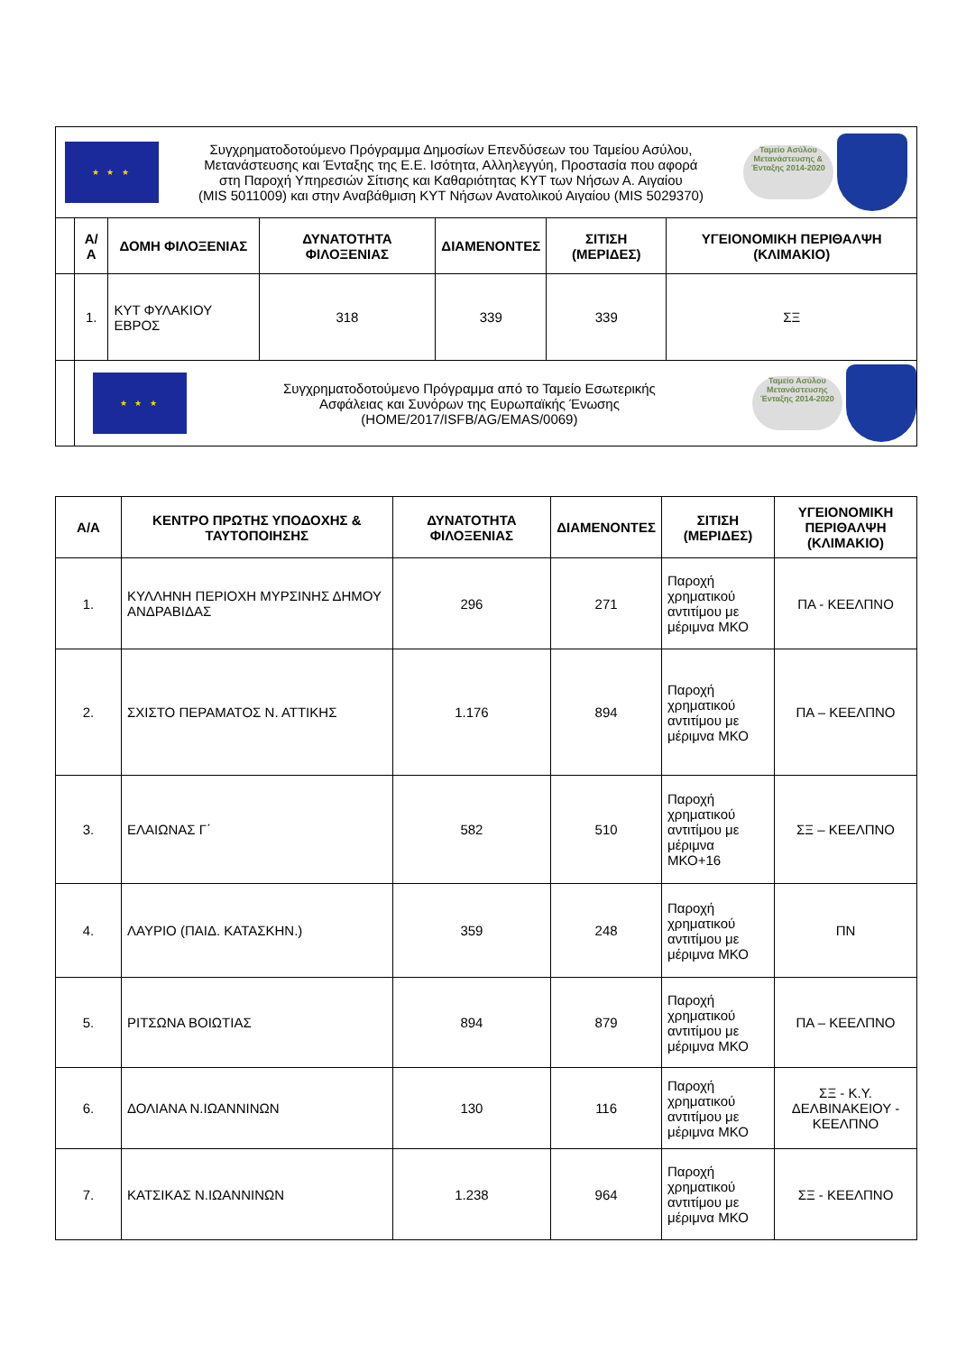| ★ ★ ★ Συγχρηματοδοτούμενο Πρόγραμμα Δημοσίων Επενδύσεων του Ταμείου Ασύλου, Μετανάστευσης και Ένταξης της Ε.Ε. Ισότητα, Αλληλεγγύη, Προστασία που αφορά στη Παροχή Υπηρεσιών Σίτισης και Καθαριότητας ΚΥΤ των Νήσων Α. Αιγαίου (MIS 5011009) και στην Αναβάθμιση ΚΥΤ Νήσων Ανατολικού Αιγαίου (MIS 5029370) Ταμείο Ασύλου Μετανάστευσης & Ένταξης 2014-2020 | | | | | | |
| | Α/Α | ΔΟΜΗ ΦΙΛΟΞΕΝΙΑΣ | ΔΥΝΑΤΟΤΗΤΑ ΦΙΛΟΞΕΝΙΑΣ | ΔΙΑΜΕΝΟΝΤΕΣ | ΣΙΤΙΣΗ (ΜΕΡΙΔΕΣ) | ΥΓΕΙΟΝΟΜΙΚΗ ΠΕΡΙΘΑΛΨΗ (ΚΛΙΜΑΚΙΟ) |
| | 1. | ΚΥΤ ΦΥΛΑΚΙΟΥ ΕΒΡΟΣ | 318 | 339 | 339 | ΣΞ |
| | ★ ★ ★ Συγχρηματοδοτούμενο Πρόγραμμα από το Ταμείο Εσωτερικής Ασφάλειας και Συνόρων της Ευρωπαϊκής Ένωσης (HOME/2017/ISFB/AG/EMAS/0069) Ταμείο Ασύλου Μετανάστευσης Ένταξης 2014-2020 | | | | | |
| Α/Α | ΚΕΝΤΡΟ ΠΡΩΤΗΣ ΥΠΟΔΟΧΗΣ & ΤΑΥΤΟΠΟΙΗΣΗΣ | ΔΥΝΑΤΟΤΗΤΑ ΦΙΛΟΞΕΝΙΑΣ | ΔΙΑΜΕΝΟΝΤΕΣ | ΣΙΤΙΣΗ (ΜΕΡΙΔΕΣ) | ΥΓΕΙΟΝΟΜΙΚΗ ΠΕΡΙΘΑΛΨΗ (ΚΛΙΜΑΚΙΟ) |
| --- | --- | --- | --- | --- | --- |
| 1. | ΚΥΛΛΗΝΗ ΠΕΡΙΟΧΗ ΜΥΡΣΙΝΗΣ ΔΗΜΟΥ ΑΝΔΡΑΒΙΔΑΣ | 296 | 271 | Παροχή χρηματικού αντιτίμου με μέριμνα ΜΚΟ | ΠΑ - ΚΕΕΛΠΝΟ |
| 2. | ΣΧΙΣΤΟ ΠΕΡΑΜΑΤΟΣ Ν. ΑΤΤΙΚΗΣ | 1.176 | 894 | Παροχή χρηματικού αντιτίμου με μέριμνα ΜΚΟ | ΠΑ – ΚΕΕΛΠΝΟ |
| 3. | ΕΛΑΙΩΝΑΣ Γ΄ | 582 | 510 | Παροχή χρηματικού αντιτίμου με μέριμνα ΜΚΟ+16 | ΣΞ – ΚΕΕΛΠΝΟ |
| 4. | ΛΑΥΡΙΟ (ΠΑΙΔ. ΚΑΤΑΣΚΗΝ.) | 359 | 248 | Παροχή χρηματικού αντιτίμου με μέριμνα ΜΚΟ | ΠΝ |
| 5. | ΡΙΤΣΩΝΑ ΒΟΙΩΤΙΑΣ | 894 | 879 | Παροχή χρηματικού αντιτίμου με μέριμνα ΜΚΟ | ΠΑ – ΚΕΕΛΠΝΟ |
| 6. | ΔΟΛΙΑΝΑ Ν.ΙΩΑΝΝΙΝΩΝ | 130 | 116 | Παροχή χρηματικού αντιτίμου με μέριμνα ΜΚΟ | ΣΞ - Κ.Υ. ΔΕΛΒΙΝΑΚΕΙΟΥ - ΚΕΕΛΠΝΟ |
| 7. | ΚΑΤΣΙΚΑΣ Ν.ΙΩΑΝΝΙΝΩΝ | 1.238 | 964 | Παροχή χρηματικού αντιτίμου με μέριμνα ΜΚΟ | ΣΞ - ΚΕΕΛΠΝΟ |